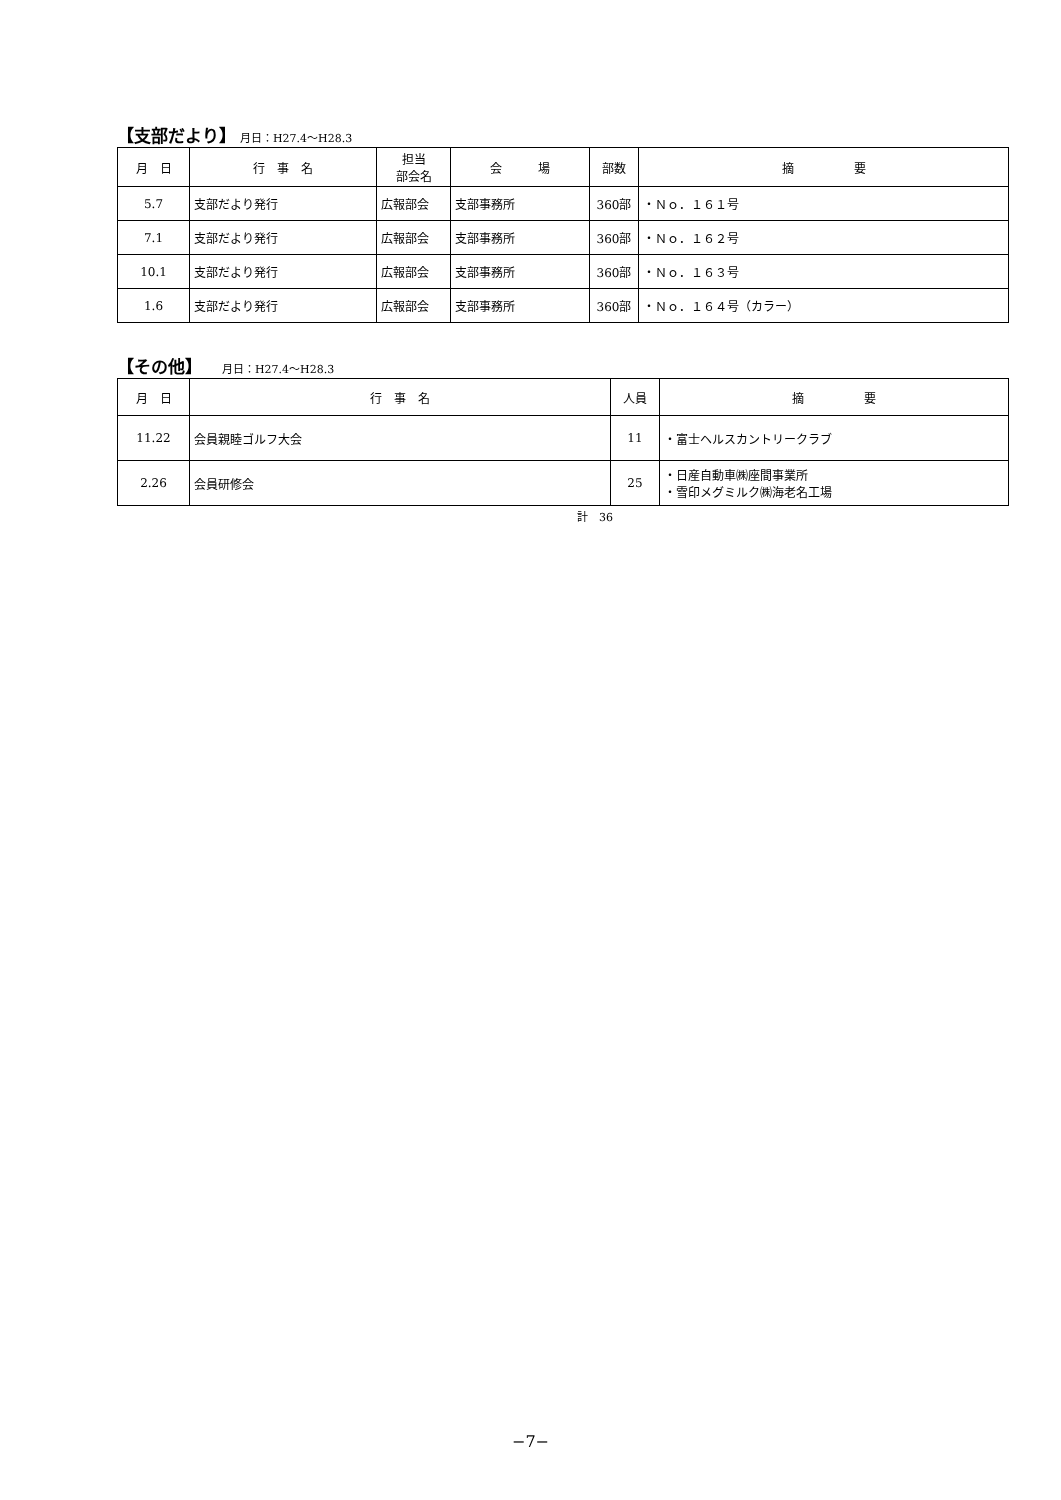【支部だより】 月日：H27.4～H28.3
| 月 日 | 行 事 名 | 担当 部会名 | 会 場 | 部数 | 摘 要 |
| --- | --- | --- | --- | --- | --- |
| 5.7 | 支部だより発行 | 広報部会 | 支部事務所 | 360部 | ・Ｎｏ．１６１号 |
| 7.1 | 支部だより発行 | 広報部会 | 支部事務所 | 360部 | ・Ｎｏ．１６２号 |
| 10.1 | 支部だより発行 | 広報部会 | 支部事務所 | 360部 | ・Ｎｏ．１６３号 |
| 1.6 | 支部だより発行 | 広報部会 | 支部事務所 | 360部 | ・Ｎｏ．１６４号（カラー） |
【その他】 月日：H27.4～H28.3
| 月 日 | 行 事 名 | 人員 | 摘 要 |
| --- | --- | --- | --- |
| 11.22 | 会員親睦ゴルフ大会 | 11 | ・富士ヘルスカントリークラブ |
| 2.26 | 会員研修会 | 25 | ・日産自動車㈱座間事業所 ・雪印メグミルク㈱海老名工場 |
計　36
−7−